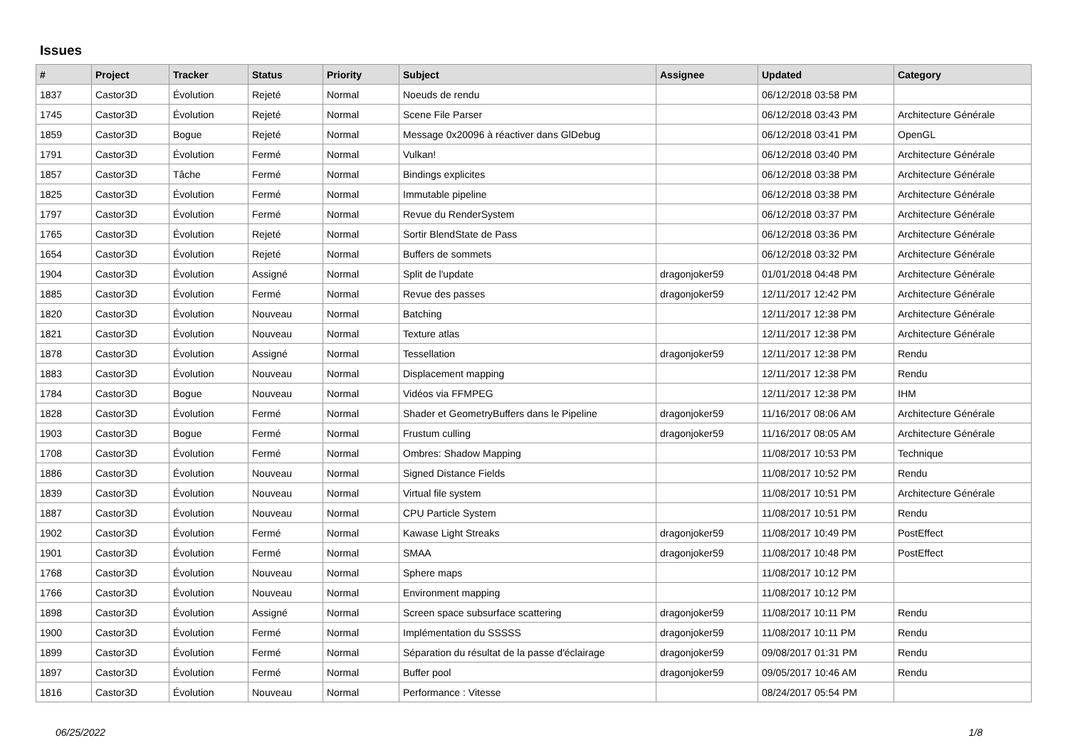Issues
| # | Project | Tracker | Status | Priority | Subject | Assignee | Updated | Category |
| --- | --- | --- | --- | --- | --- | --- | --- | --- |
| 1837 | Castor3D | Évolution | Rejeté | Normal | Noeuds de rendu | | 06/12/2018 03:58 PM | |
| 1745 | Castor3D | Évolution | Rejeté | Normal | Scene File Parser | | 06/12/2018 03:43 PM | Architecture Générale |
| 1859 | Castor3D | Bogue | Rejeté | Normal | Message 0x20096 à réactiver dans GlDebug | | 06/12/2018 03:41 PM | OpenGL |
| 1791 | Castor3D | Évolution | Fermé | Normal | Vulkan! | | 06/12/2018 03:40 PM | Architecture Générale |
| 1857 | Castor3D | Tâche | Fermé | Normal | Bindings explicites | | 06/12/2018 03:38 PM | Architecture Générale |
| 1825 | Castor3D | Évolution | Fermé | Normal | Immutable pipeline | | 06/12/2018 03:38 PM | Architecture Générale |
| 1797 | Castor3D | Évolution | Fermé | Normal | Revue du RenderSystem | | 06/12/2018 03:37 PM | Architecture Générale |
| 1765 | Castor3D | Évolution | Rejeté | Normal | Sortir BlendState de Pass | | 06/12/2018 03:36 PM | Architecture Générale |
| 1654 | Castor3D | Évolution | Rejeté | Normal | Buffers de sommets | | 06/12/2018 03:32 PM | Architecture Générale |
| 1904 | Castor3D | Évolution | Assigné | Normal | Split de l'update | dragonjoker59 | 01/01/2018 04:48 PM | Architecture Générale |
| 1885 | Castor3D | Évolution | Fermé | Normal | Revue des passes | dragonjoker59 | 12/11/2017 12:42 PM | Architecture Générale |
| 1820 | Castor3D | Évolution | Nouveau | Normal | Batching | | 12/11/2017 12:38 PM | Architecture Générale |
| 1821 | Castor3D | Évolution | Nouveau | Normal | Texture atlas | | 12/11/2017 12:38 PM | Architecture Générale |
| 1878 | Castor3D | Évolution | Assigné | Normal | Tessellation | dragonjoker59 | 12/11/2017 12:38 PM | Rendu |
| 1883 | Castor3D | Évolution | Nouveau | Normal | Displacement mapping | | 12/11/2017 12:38 PM | Rendu |
| 1784 | Castor3D | Bogue | Nouveau | Normal | Vidéos via FFMPEG | | 12/11/2017 12:38 PM | IHM |
| 1828 | Castor3D | Évolution | Fermé | Normal | Shader et GeometryBuffers dans le Pipeline | dragonjoker59 | 11/16/2017 08:06 AM | Architecture Générale |
| 1903 | Castor3D | Bogue | Fermé | Normal | Frustum culling | dragonjoker59 | 11/16/2017 08:05 AM | Architecture Générale |
| 1708 | Castor3D | Évolution | Fermé | Normal | Ombres: Shadow Mapping | | 11/08/2017 10:53 PM | Technique |
| 1886 | Castor3D | Évolution | Nouveau | Normal | Signed Distance Fields | | 11/08/2017 10:52 PM | Rendu |
| 1839 | Castor3D | Évolution | Nouveau | Normal | Virtual file system | | 11/08/2017 10:51 PM | Architecture Générale |
| 1887 | Castor3D | Évolution | Nouveau | Normal | CPU Particle System | | 11/08/2017 10:51 PM | Rendu |
| 1902 | Castor3D | Évolution | Fermé | Normal | Kawase Light Streaks | dragonjoker59 | 11/08/2017 10:49 PM | PostEffect |
| 1901 | Castor3D | Évolution | Fermé | Normal | SMAA | dragonjoker59 | 11/08/2017 10:48 PM | PostEffect |
| 1768 | Castor3D | Évolution | Nouveau | Normal | Sphere maps | | 11/08/2017 10:12 PM | |
| 1766 | Castor3D | Évolution | Nouveau | Normal | Environment mapping | | 11/08/2017 10:12 PM | |
| 1898 | Castor3D | Évolution | Assigné | Normal | Screen space subsurface scattering | dragonjoker59 | 11/08/2017 10:11 PM | Rendu |
| 1900 | Castor3D | Évolution | Fermé | Normal | Implémentation du SSSSS | dragonjoker59 | 11/08/2017 10:11 PM | Rendu |
| 1899 | Castor3D | Évolution | Fermé | Normal | Séparation du résultat de la passe d'éclairage | dragonjoker59 | 09/08/2017 01:31 PM | Rendu |
| 1897 | Castor3D | Évolution | Fermé | Normal | Buffer pool | dragonjoker59 | 09/05/2017 10:46 AM | Rendu |
| 1816 | Castor3D | Évolution | Nouveau | Normal | Performance : Vitesse | | 08/24/2017 05:54 PM | |
06/25/2022 1/8